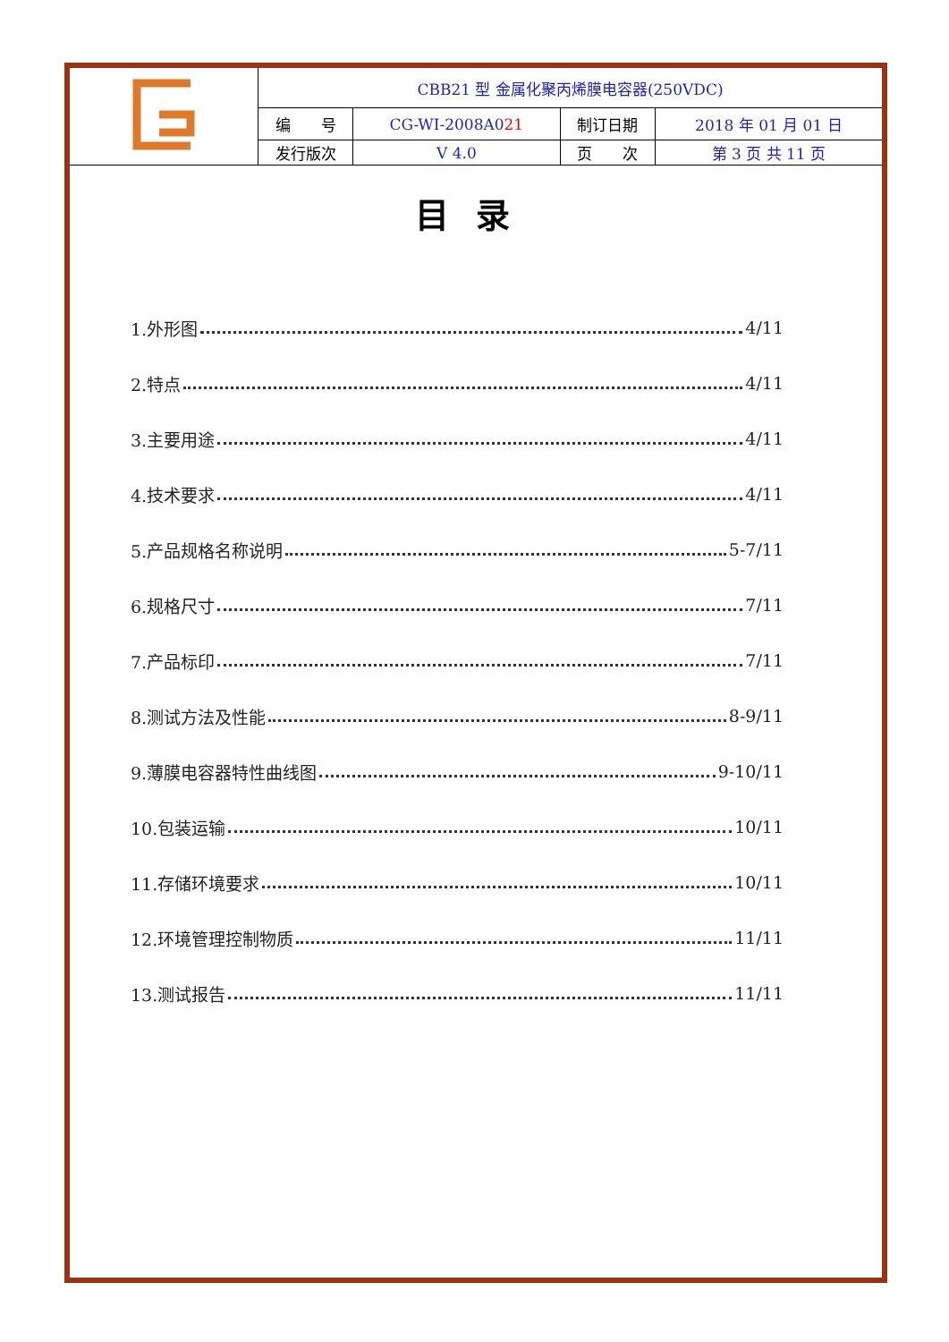| | CBB21 型 金属化聚丙烯膜电容器(250VDC) | | | |
| | 编 号 | CG-WI-2008A0 21 | 制订日期 | 2018 年 01 月 01 日 |
| | 发行版次 | V 4.0 | 页 次 | 第 3 页 共 11 页 |
目录
1.外形图 4/11
2.特点 4/11
3.主要用途 4/11
4.技术要求 4/11
5.产品规格名称说明 5-7/11
6.规格尺寸 7/11
7.产品标印 7/11
8.测试方法及性能 8-9/11
9.薄膜电容器特性曲线图 9-10/11
10.包装运输 10/11
11.存储环境要求 10/11
12.环境管理控制物质 11/11
13.测试报告 11/11